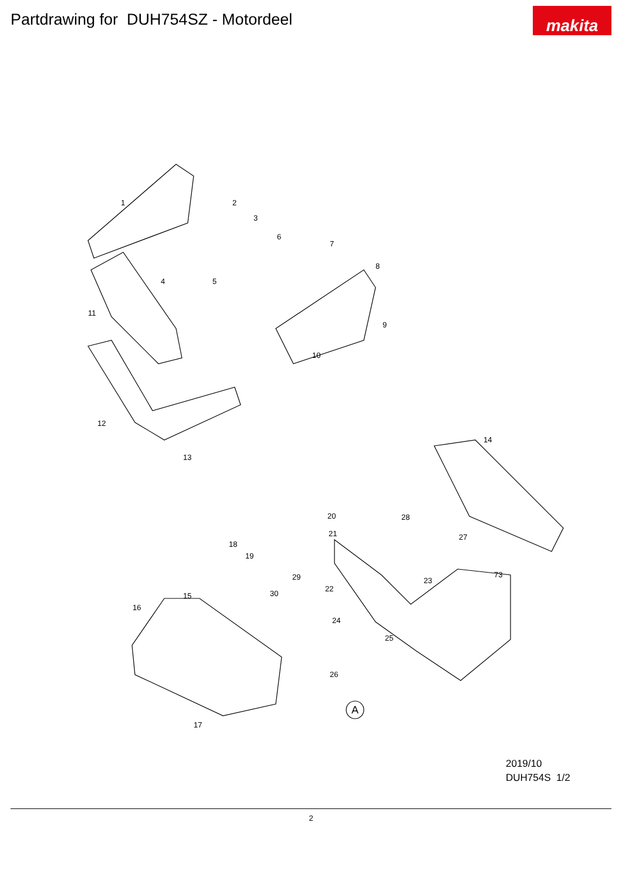Partdrawing for DUH754SZ - Motordeel
makita
1 2
3
4 5
6
7
8
9
10
11
12
13
14
15
16
17
18
19
20
21
22
23
24
25
26
27
28
29
30
73
A
2019/10
DUH754S 1/2
2